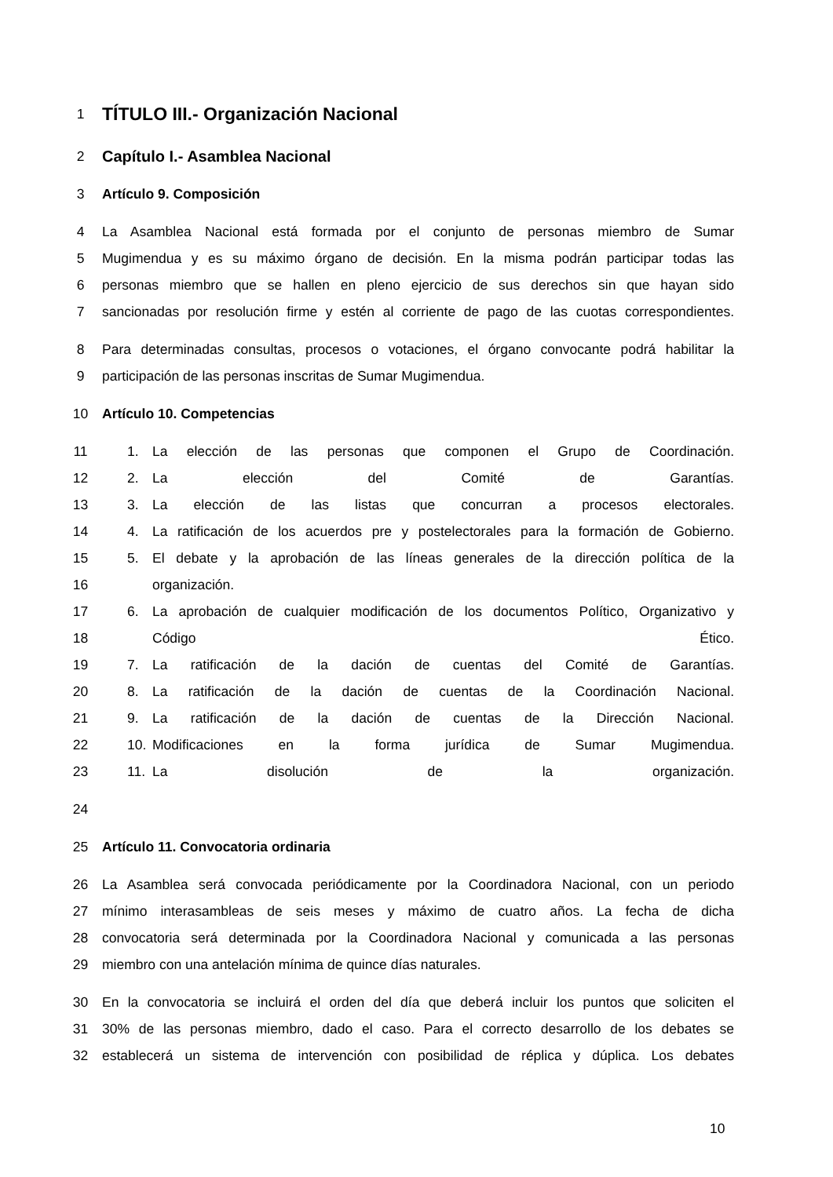1 TÍTULO III.- Organización Nacional
2 Capítulo I.- Asamblea Nacional
3 Artículo 9. Composición
4 La Asamblea Nacional está formada por el conjunto de personas miembro de Sumar
5 Mugimendua y es su máximo órgano de decisión. En la misma podrán participar todas las
6 personas miembro que se hallen en pleno ejercicio de sus derechos sin que hayan sido
7 sancionadas por resolución firme y estén al corriente de pago de las cuotas correspondientes.
8 Para determinadas consultas, procesos o votaciones, el órgano convocante podrá habilitar la
9 participación de las personas inscritas de Sumar Mugimendua.
10 Artículo 10. Competencias
11 1. La elección de las personas que componen el Grupo de Coordinación.
12 2. La elección del Comité de Garantías.
13 3. La elección de las listas que concurran a procesos electorales.
14 4. La ratificación de los acuerdos pre y postelectorales para la formación de Gobierno.
15 5. El debate y la aprobación de las líneas generales de la dirección política de la
16 organización.
17 6. La aprobación de cualquier modificación de los documentos Político, Organizativo y
18 Código Ético.
19 7. La ratificación de la dación de cuentas del Comité de Garantías.
20 8. La ratificación de la dación de cuentas de la Coordinación Nacional.
21 9. La ratificación de la dación de cuentas de la Dirección Nacional.
22 10. Modificaciones en la forma jurídica de Sumar Mugimendua.
23 11. La disolución de la organización.
24
25 Artículo 11. Convocatoria ordinaria
26 La Asamblea será convocada periódicamente por la Coordinadora Nacional, con un periodo
27 mínimo interasambleas de seis meses y máximo de cuatro años. La fecha de dicha
28 convocatoria será determinada por la Coordinadora Nacional y comunicada a las personas
29 miembro con una antelación mínima de quince días naturales.
30 En la convocatoria se incluirá el orden del día que deberá incluir los puntos que soliciten el
31 30% de las personas miembro, dado el caso. Para el correcto desarrollo de los debates se
32 establecerá un sistema de intervención con posibilidad de réplica y dúplica. Los debates
10